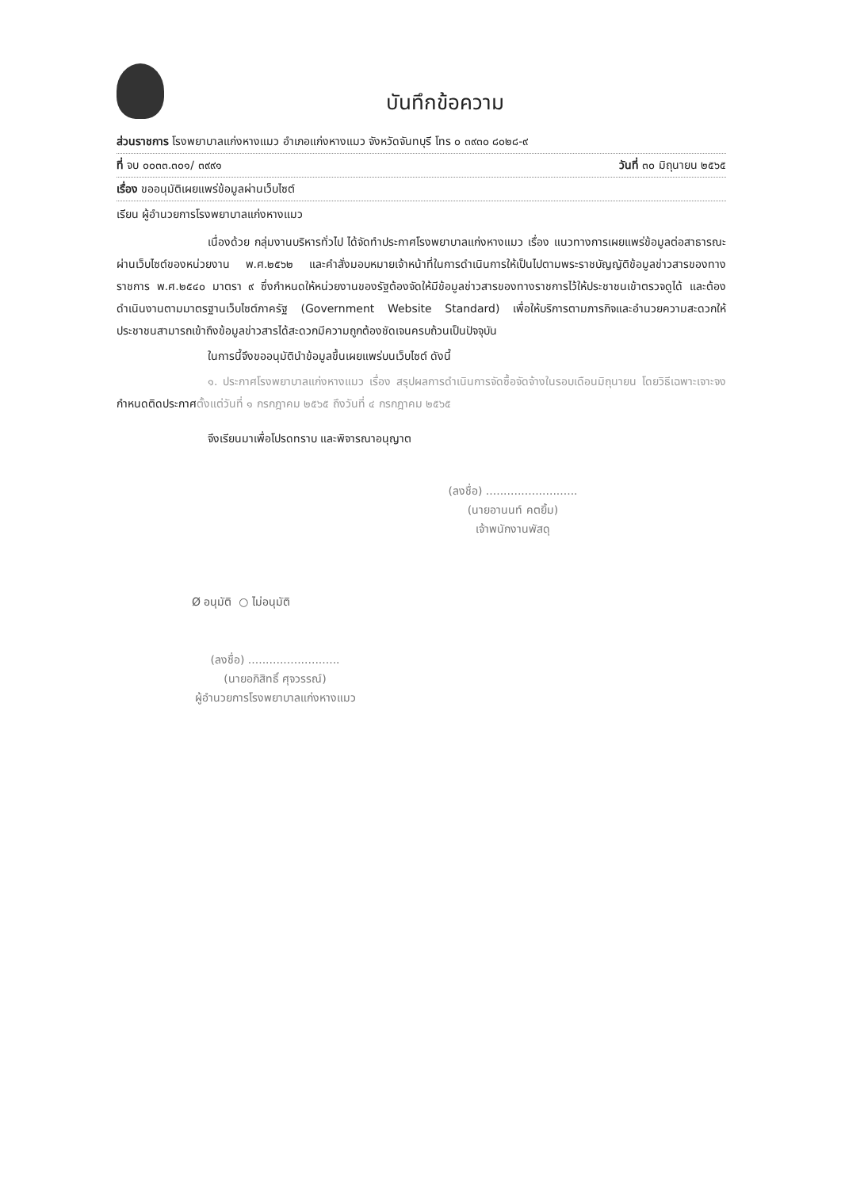บันทึกข้อความ
ส่วนราชการ โรงพยาบาลแก่งหางแมว อำเภอแก่งหางแมว จังหวัดจันทบุรี โทร ๐ ๓๙๓๐ ๘๐๒๘-๙
ที่ จบ ๐๐๓๓.๓๐๑/ ๓๙๙๑ วันที่ ๓๐ มิถุนายน ๒๕๖๕
เรื่อง ขออนุมัติเผยแพร่ข้อมูลผ่านเว็บไซต์
เรียน ผู้อำนวยการโรงพยาบาลแก่งหางแมว
เนื่องด้วย กลุ่มงานบริหารทั่วไป ได้จัดทำประกาศโรงพยาบาลแก่งหางแมว เรื่อง แนวทางการเผยแพร่ข้อมูลต่อสาธารณะผ่านเว็บไซต์ของหน่วยงาน พ.ศ.๒๕๖๒ และคำสั่งมอบหมายเจ้าหน้าที่ในการดำเนินการให้เป็นไปตามพระราชบัญญัติข้อมูลข่าวสารของทางราชการ พ.ศ.๒๕๔๐ มาตรา ๙ ซึ่งกำหนดให้หน่วยงานของรัฐต้องจัดให้มีข้อมูลข่าวสารของทางราชการไว้ให้ประชาชนเข้าตรวจดูได้ และต้องดำเนินงานตามมาตรฐานเว็บไซต์ภาครัฐ (Government Website Standard) เพื่อให้บริการตามภารกิจและอำนวยความสะดวกให้ประชาชนสามารถเข้าถึงข้อมูลข่าวสารได้สะดวกมีความถูกต้องชัดเจนครบถ้วนเป็นปัจจุบัน
ในการนี้จึงขออนุมัตินำข้อมูลขึ้นเผยแพร่บนเว็บไซต์ ดังนี้
๑. ประกาศโรงพยาบาลแก่งหางแมว เรื่อง สรุปผลการดำเนินการจัดซื้อจัดจ้างในรอบเดือนมิถุนายน โดยวิธีเฉพาะเจาะจง กำหนดติดประกาศตั้งแต่วันที่ ๑ กรกฎาคม ๒๕๖๕ ถึงวันที่ ๔ กรกฎาคม ๒๕๖๕
จึงเรียนมาเพื่อโปรดทราบ และพิจารณาอนุญาต
(ลงชื่อ) ..........................
(นายอานนท์ คตยิ้ม)
เจ้าพนักงานพัสดุ
Ø อนุมัติ ○ ไม่อนุมัติ
(ลงชื่อ) ..........................
(นายอภิสิทธิ์ ศุจวรรณ์)
ผู้อำนวยการโรงพยาบาลแก่งหางแมว